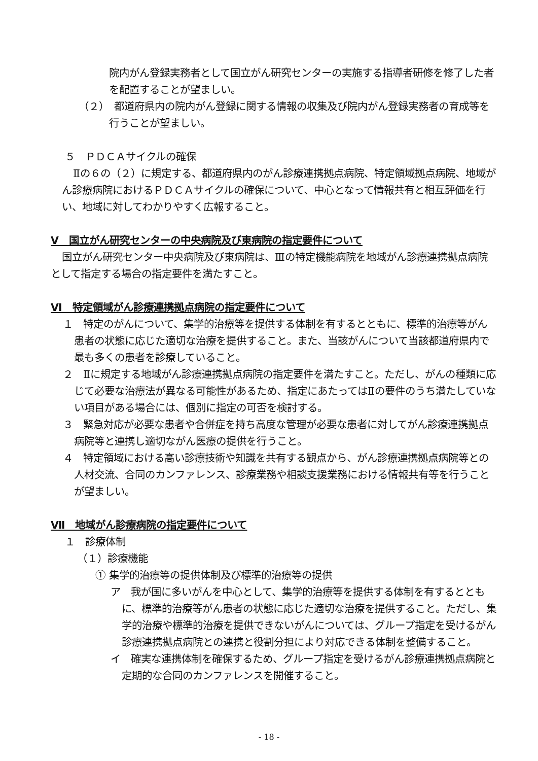院内がん登録実務者として国立がん研究センターの実施する指導者研修を修了した者を配置することが望ましい。
（２）　都道府県内の院内がん登録に関する情報の収集及び院内がん登録実務者の育成等を行うことが望ましい。
５　ＰＤＣＡサイクルの確保
Ⅱの６の（２）に規定する、都道府県内のがん診療連携拠点病院、特定領域拠点病院、地域がん診療病院におけるＰＤＣＡサイクルの確保について、中心となって情報共有と相互評価を行い、地域に対してわかりやすく広報すること。
Ⅴ　国立がん研究センターの中央病院及び東病院の指定要件について
国立がん研究センター中央病院及び東病院は、Ⅲの特定機能病院を地域がん診療連携拠点病院として指定する場合の指定要件を満たすこと。
Ⅵ　特定領域がん診療連携拠点病院の指定要件について
１　特定のがんについて、集学的治療等を提供する体制を有するとともに、標準的治療等がん患者の状態に応じた適切な治療を提供すること。また、当該がんについて当該都道府県内で最も多くの患者を診療していること。
２　Ⅱに規定する地域がん診療連携拠点病院の指定要件を満たすこと。ただし、がんの種類に応じて必要な治療法が異なる可能性があるため、指定にあたってはⅡの要件のうち満たしていない項目がある場合には、個別に指定の可否を検討する。
３　緊急対応が必要な患者や合併症を持ち高度な管理が必要な患者に対してがん診療連携拠点病院等と連携し適切ながん医療の提供を行うこと。
４　特定領域における高い診療技術や知識を共有する観点から、がん診療連携拠点病院等との人材交流、合同のカンファレンス、診療業務や相談支援業務における情報共有等を行うことが望ましい。
Ⅶ　地域がん診療病院の指定要件について
１　診療体制
（１）診療機能
① 集学的治療等の提供体制及び標準的治療等の提供
ア　我が国に多いがんを中心として、集学的治療等を提供する体制を有するとともに、標準的治療等がん患者の状態に応じた適切な治療を提供すること。ただし、集学的治療や標準的治療を提供できないがんについては、グループ指定を受けるがん診療連携拠点病院との連携と役割分担により対応できる体制を整備すること。
イ　確実な連携体制を確保するため、グループ指定を受けるがん診療連携拠点病院と定期的な合同のカンファレンスを開催すること。
- 18 -